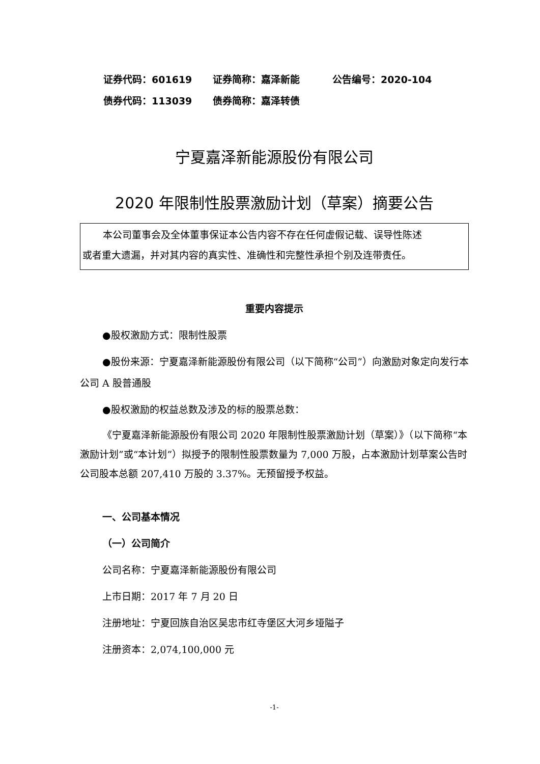证券代码：601619 证券简称：嘉泽新能 公告编号：2020-104
债券代码：113039 债券简称：嘉泽转债
宁夏嘉泽新能源股份有限公司
2020 年限制性股票激励计划（草案）摘要公告
本公司董事会及全体董事保证本公告内容不存在任何虚假记载、误导性陈述
或者重大遗漏，并对其内容的真实性、准确性和完整性承担个别及连带责任。
重要内容提示
●股权激励方式：限制性股票
●股份来源：宁夏嘉泽新能源股份有限公司（以下简称“公司”）向激励对象定向发行本公司 A 股普通股
●股权激励的权益总数及涉及的标的股票总数：
《宁夏嘉泽新能源股份有限公司 2020 年限制性股票激励计划（草案）》（以下简称“本激励计划”或“本计划”）拟授予的限制性股票数量为 7,000 万股，占本激励计划草案公告时公司股本总额 207,410 万股的 3.37%。无预留授予权益。
一、公司基本情况
（一）公司简介
公司名称：宁夏嘉泽新能源股份有限公司
上市日期：2017 年 7 月 20 日
注册地址：宁夏回族自治区吴忠市红寺堡区大河乡垭隘子
注册资本：2,074,100,000 元
-1-